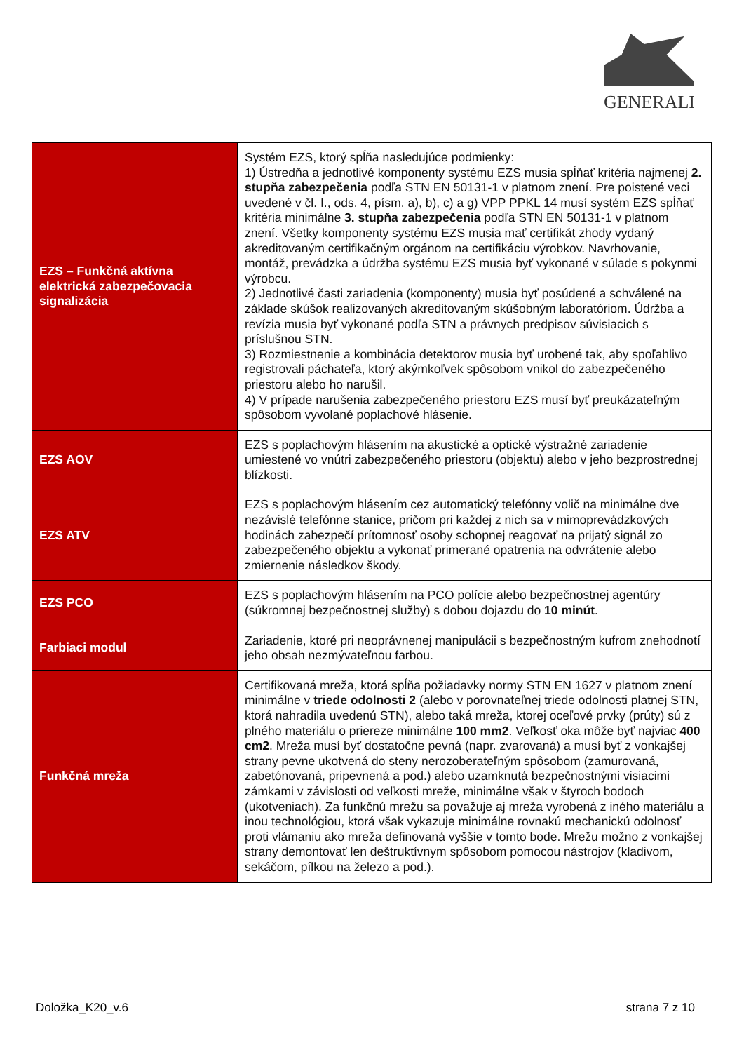GENERALI
| EZS – Funkčná aktívna elektrická zabezpečovacia signalizácia | Systém EZS, ktorý spĺňa nasledujúce podmienky: 1) Ústredňa a jednotlivé komponenty systému EZS musia spĺňať kritéria najmenej 2. stupňa zabezpečenia podľa STN EN 50131-1 v platnom znení. Pre poistené veci uvedené v čl. I., ods. 4, písm. a), b), c) a g) VPP PPKL 14 musí systém EZS spĺňať kritéria minimálne 3. stupňa zabezpečenia podľa STN EN 50131-1 v platnom znení. Všetky komponenty systému EZS musia mať certifikát zhody vydaný akreditovaným certifikačným orgánom na certifikáciu výrobkov. Navrhovanie, montáž, prevádzka a údržba systému EZS musia byť vykonané v súlade s pokynmi výrobcu. 2) Jednotlivé časti zariadenia (komponenty) musia byť posúdené a schválené na základe skúšok realizovaných akreditovaným skúšobným laboratóriom. Údržba a revízia musia byť vykonané podľa STN a právnych predpisov súvisiacich s príslušnou STN. 3) Rozmiestnenie a kombinácia detektorov musia byť urobené tak, aby spoľahlivo registrovali páchateľa, ktorý akýmkoľvek spôsobom vnikol do zabezpečeného priestoru alebo ho narušil. 4) V prípade narušenia zabezpečeného priestoru EZS musí byť preukázateľným spôsobom vyvolané poplachové hlásenie. |
| EZS AOV | EZS s poplachovým hlásením na akustické a optické výstražné zariadenie umiestené vo vnútri zabezpečeného priestoru (objektu) alebo v jeho bezprostrednej blízkosti. |
| EZS ATV | EZS s poplachovým hlásením cez automatický telefónny volič na minimálne dve nezávislé telefónne stanice, pričom pri každej z nich sa v mimoprevádzkových hodinách zabezpečí prítomnosť osoby schopnej reagovať na prijatý signál zo zabezpečeného objektu a vykonať primerané opatrenia na odvrátenie alebo zmiernenie následkov škody. |
| EZS PCO | EZS s poplachovým hlásením na PCO polície alebo bezpečnostnej agentúry (súkromnej bezpečnostnej služby) s dobou dojazdu do 10 minút . |
| Farbiaci modul | Zariadenie, ktoré pri neoprávnenej manipulácii s bezpečnostným kufrom znehodnotí jeho obsah nezmývateľnou farbou. |
| Funkčná mreža | Certifikovaná mreža, ktorá spĺňa požiadavky normy STN EN 1627 v platnom znení minimálne v triede odolnosti 2 (alebo v porovnateľnej triede odolnosti platnej STN, ktorá nahradila uvedenú STN), alebo taká mreža, ktorej oceľové prvky (prúty) sú z plného materiálu o priereze minimálne 100 mm2 . Veľkosť oka môže byť najviac 400 cm2 . Mreža musí byť dostatočne pevná (napr. zvarovaná) a musí byť z vonkajšej strany pevne ukotvená do steny nerozoberateľným spôsobom (zamurovaná, zabetónovaná, pripevnená a pod.) alebo uzamknutá bezpečnostnými visiacimi zámkami v závislosti od veľkosti mreže, minimálne však v štyroch bodoch (ukotveniach). Za funkčnú mrežu sa považuje aj mreža vyrobená z iného materiálu a inou technológiou, ktorá však vykazuje minimálne rovnakú mechanickú odolnosť proti vlámaniu ako mreža definovaná vyššie v tomto bode. Mrežu možno z vonkajšej strany demontovať len deštruktívnym spôsobom pomocou nástrojov (kladivom, sekáčom, pílkou na železo a pod.). |
Doložka_K20_v.6 strana 7 z 10